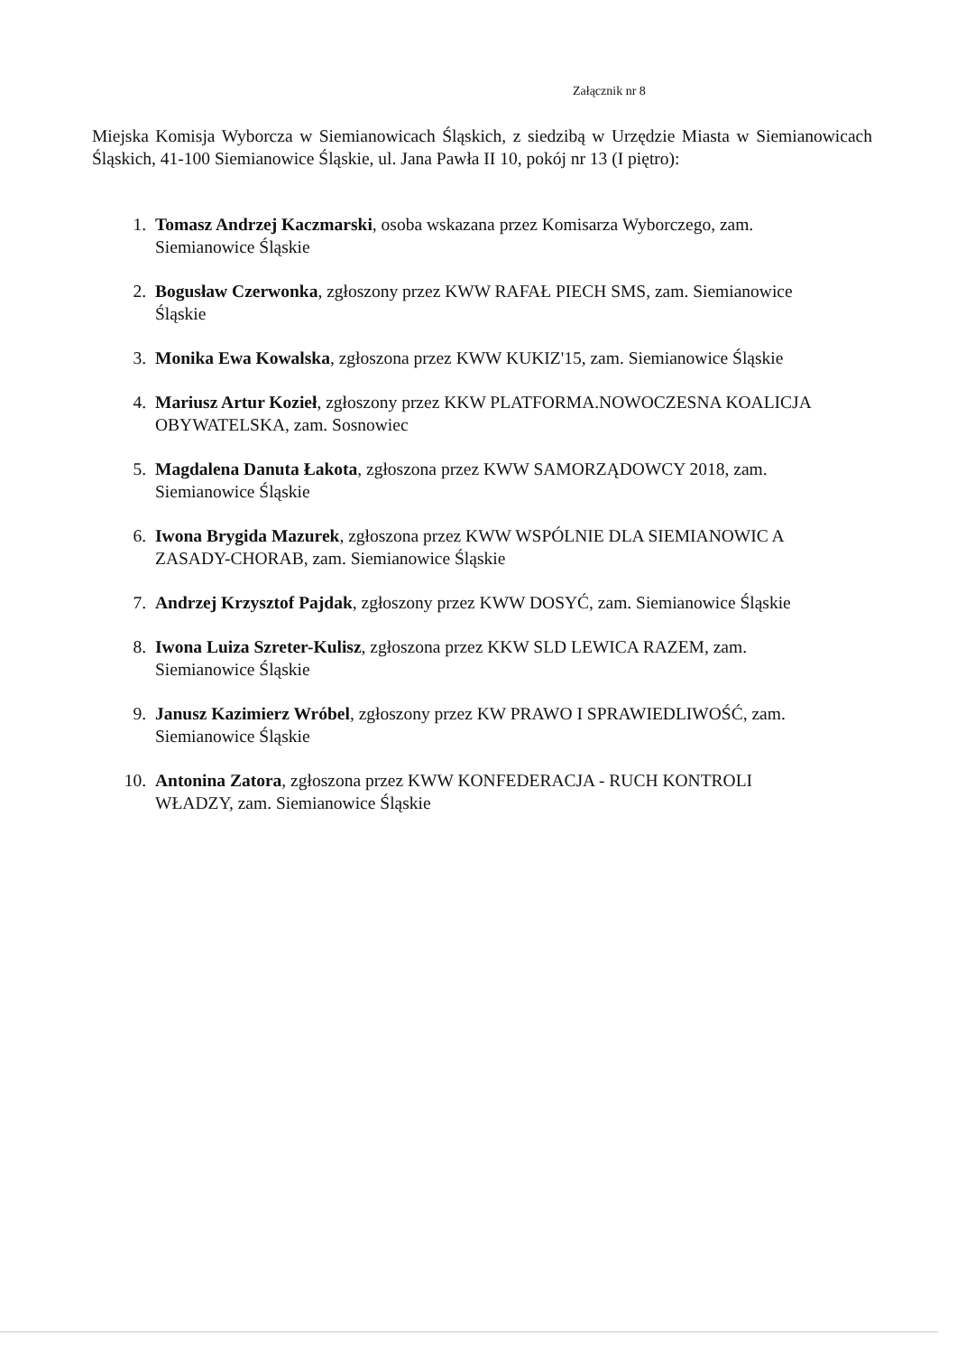Załącznik nr 8
Miejska Komisja Wyborcza w Siemianowicach Śląskich, z siedzibą w Urzędzie Miasta w Siemianowicach Śląskich, 41-100 Siemianowice Śląskie, ul. Jana Pawła II 10, pokój nr 13 (I piętro):
1. Tomasz Andrzej Kaczmarski, osoba wskazana przez Komisarza Wyborczego, zam. Siemianowice Śląskie
2. Bogusław Czerwonka, zgłoszony przez KWW RAFAŁ PIECH SMS, zam. Siemianowice Śląskie
3. Monika Ewa Kowalska, zgłoszona przez KWW KUKIZ'15, zam. Siemianowice Śląskie
4. Mariusz Artur Kozieł, zgłoszony przez KKW PLATFORMA.NOWOCZESNA KOALICJA OBYWATELSKA, zam. Sosnowiec
5. Magdalena Danuta Łakota, zgłoszona przez KWW SAMORZĄDOWCY 2018, zam. Siemianowice Śląskie
6. Iwona Brygida Mazurek, zgłoszona przez KWW WSPÓLNIE DLA SIEMIANOWIC A ZASADY-CHORAB, zam. Siemianowice Śląskie
7. Andrzej Krzysztof Pajdak, zgłoszony przez KWW DOSYĆ, zam. Siemianowice Śląskie
8. Iwona Luiza Szreter-Kulisz, zgłoszona przez KKW SLD LEWICA RAZEM, zam. Siemianowice Śląskie
9. Janusz Kazimierz Wróbel, zgłoszony przez KW PRAWO I SPRAWIEDLIWOŚĆ, zam. Siemianowice Śląskie
10. Antonina Zatora, zgłoszona przez KWW KONFEDERACJA - RUCH KONTROLI WŁADZY, zam. Siemianowice Śląskie